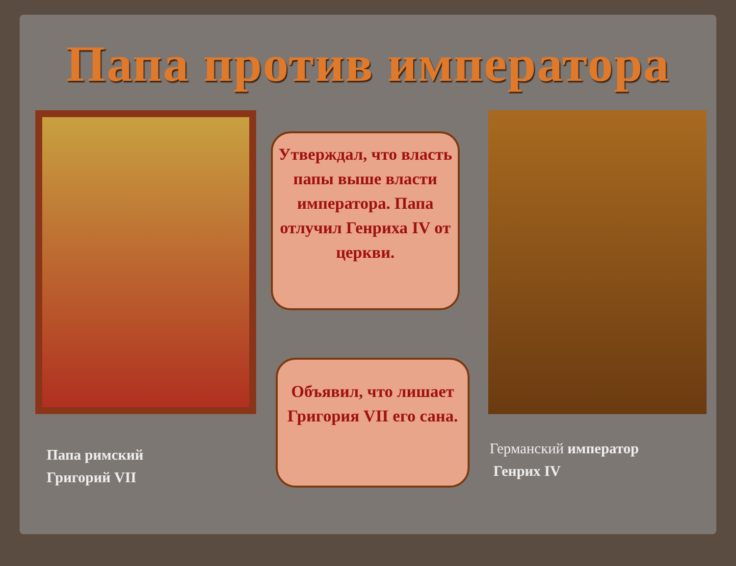Папа против императора
Утверждал, что власть папы выше власти императора. Папа отлучил Генриха IV от церкви.
Объявил, что лишает Григория VII его сана.
Папа римский
Григорий VII
Германский император
Генрих IV